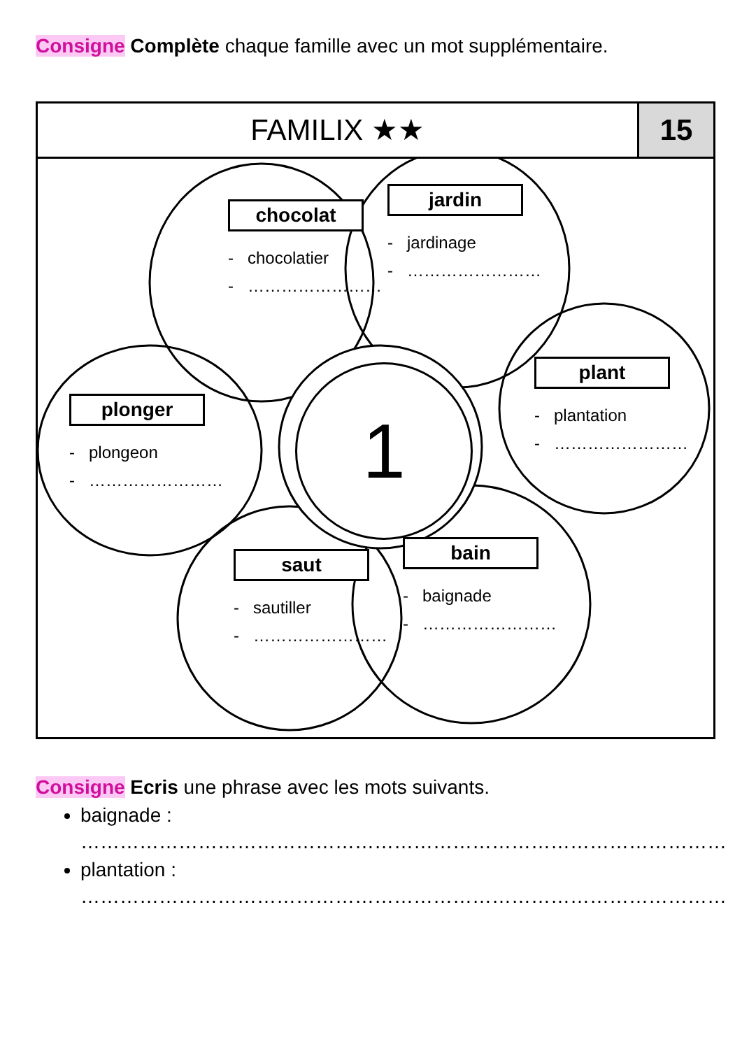Consigne Complète chaque famille avec un mot supplémentaire.
FAMILIX ★★ 15
chocolat
- chocolatier
- ……………………
jardin
- jardinage
- ……………………
plant
- plantation
- ……………………
plonger
- plongeon
- ……………………
saut
- sautiller
- ……………………
bain
- baignade
- ……………………
1
Consigne Ecris une phrase avec les mots suivants.
baignade :
………………………………………………………………………………………
plantation :
………………………………………………………………………………………